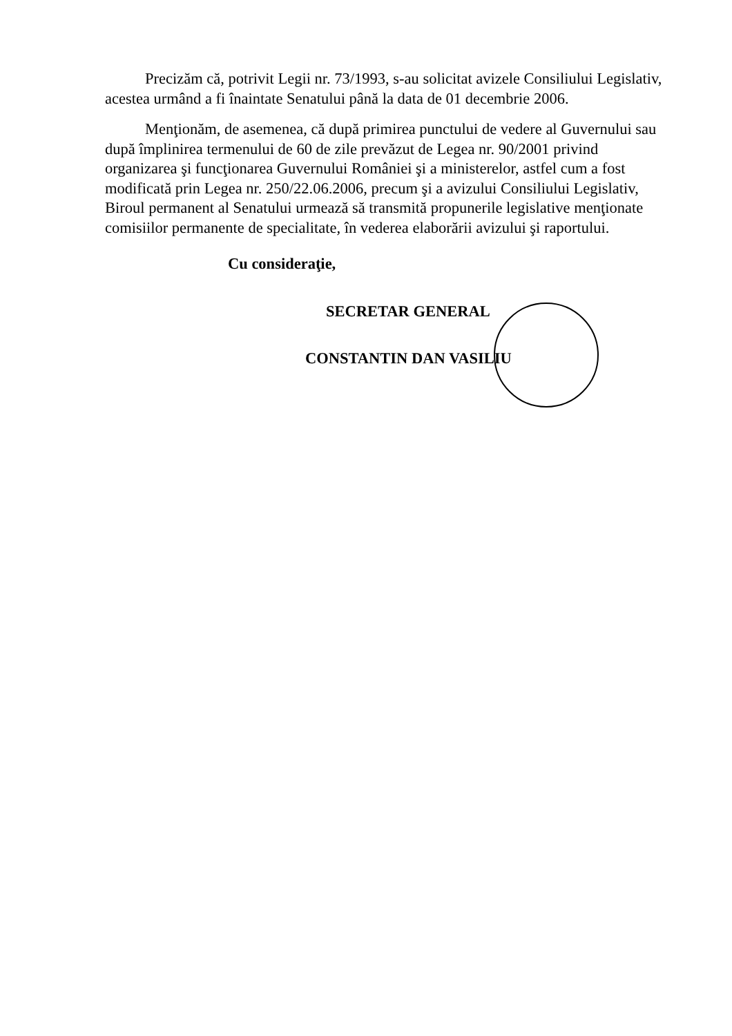Precizăm că, potrivit Legii nr. 73/1993, s-au solicitat avizele Consiliului Legislativ, acestea urmând a fi înaintate Senatului până la data de 01 decembrie 2006.
Menţionăm, de asemenea, că după primirea punctului de vedere al Guvernului sau după împlinirea termenului de 60 de zile prevăzut de Legea nr. 90/2001 privind organizarea şi funcţionarea Guvernului României şi a ministerelor, astfel cum a fost modificată prin Legea nr. 250/22.06.2006, precum şi a avizului Consiliului Legislativ, Biroul permanent al Senatului urmează să transmită propunerile legislative menţionate comisiilor permanente de specialitate, în vederea elaborării avizului şi raportului.
Cu consideraţie,
SECRETAR GENERAL
CONSTANTIN DAN VASILIU